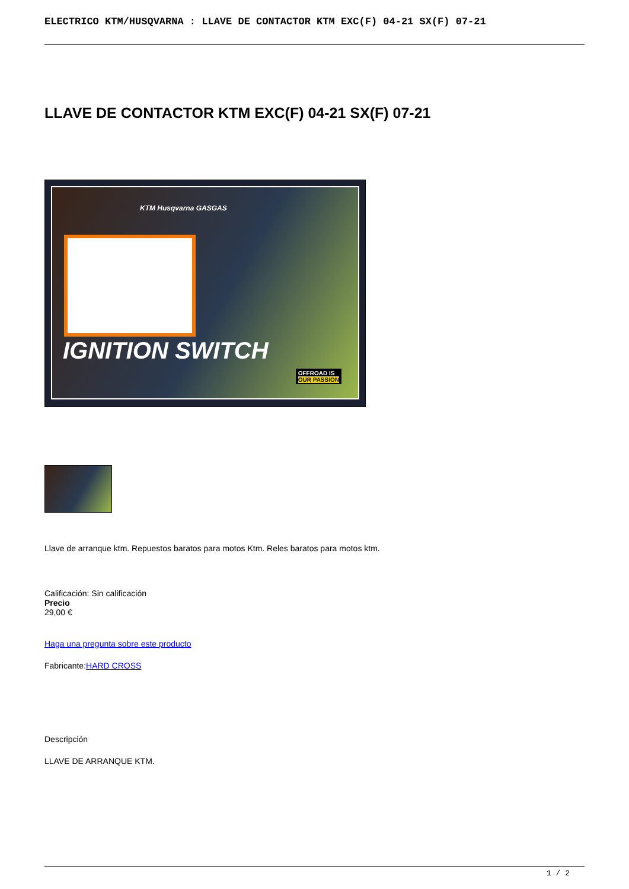ELECTRICO KTM/HUSQVARNA : LLAVE DE CONTACTOR KTM EXC(F) 04-21 SX(F) 07-21
LLAVE DE CONTACTOR KTM EXC(F) 04-21 SX(F) 07-21
KTM Husqvarna GASGAS
IGNITION SWITCH
OFFROAD IS
OUR PASSION
Llave de arranque ktm. Repuestos baratos para motos Ktm. Reles baratos para motos ktm.
Calificación: Sin calificación
Precio
29,00 €
Haga una pregunta sobre este producto
Fabricante:HARD CROSS
Descripción
LLAVE DE ARRANQUE KTM.
1 / 2